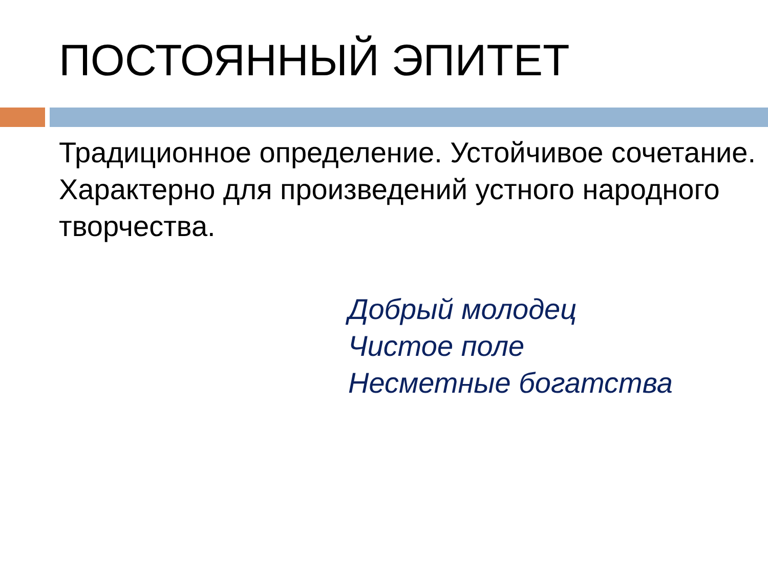ПОСТОЯННЫЙ ЭПИТЕТ
Традиционное определение. Устойчивое сочетание.
Характерно для произведений устного народного творчества.
Добрый молодец
Чистое поле
Несметные богатства